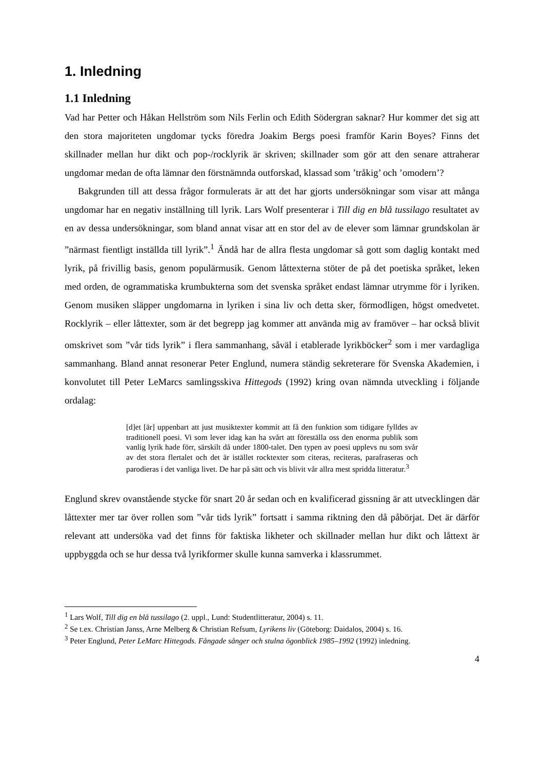1. Inledning
1.1 Inledning
Vad har Petter och Håkan Hellström som Nils Ferlin och Edith Södergran saknar? Hur kommer det sig att den stora majoriteten ungdomar tycks föredra Joakim Bergs poesi framför Karin Boyes? Finns det skillnader mellan hur dikt och pop-/rocklyrik är skriven; skillnader som gör att den senare attraherar ungdomar medan de ofta lämnar den förstnämnda outforskad, klassad som ’tråkig’ och ’omodern’?
Bakgrunden till att dessa frågor formulerats är att det har gjorts undersökningar som visar att många ungdomar har en negativ inställning till lyrik. Lars Wolf presenterar i Till dig en blå tussilago resultatet av en av dessa undersökningar, som bland annat visar att en stor del av de elever som lämnar grundskolan är ”närmast fientligt inställda till lyrik”.<sup>1</sup> Ändå har de allra flesta ungdomar så gott som daglig kontakt med lyrik, på frivillig basis, genom populärmusik. Genom låttexterna stöter de på det poetiska språket, leken med orden, de ogrammatiska krumbukterna som det svenska språket endast lämnar utrymme för i lyriken. Genom musiken släpper ungdomarna in lyriken i sina liv och detta sker, förmodligen, högst omedvetet. Rocklyrik – eller låttexter, som är det begrepp jag kommer att använda mig av framöver – har också blivit omskrivet som ”vår tids lyrik” i flera sammanhang, såväl i etablerade lyrikböcker<sup>2</sup> som i mer vardagliga sammanhang. Bland annat resonerar Peter Englund, numera ständig sekreterare för Svenska Akademien, i konvolutet till Peter LeMarcs samlingsskiva Hittegods (1992) kring ovan nämnda utveckling i följande ordalag:
[d]et [är] uppenbart att just musiktexter kommit att få den funktion som tidigare fylldes av traditionell poesi. Vi som lever idag kan ha svårt att föreställa oss den enorma publik som vanlig lyrik hade förr, särskilt då under 1800-talet. Den typen av poesi upplevs nu som svår av det stora flertalet och det är istället rocktexter som citeras, reciteras, parafraseras och parodieras i det vanliga livet. De har på sätt och vis blivit vår allra mest spridda litteratur.<sup>3</sup>
Englund skrev ovanstående stycke för snart 20 år sedan och en kvalificerad gissning är att utvecklingen där låttexter mer tar över rollen som ”vår tids lyrik” fortsatt i samma riktning den då påbörjat. Det är därför relevant att undersöka vad det finns för faktiska likheter och skillnader mellan hur dikt och låttext är uppbyggda och se hur dessa två lyrikformer skulle kunna samverka i klassrummet.
<sup>1</sup> Lars Wolf, Till dig en blå tussilago (2. uppl., Lund: Studentlitteratur, 2004) s. 11.
<sup>2</sup> Se t.ex. Christian Janss, Arne Melberg & Christian Refsum, Lyrikens liv (Göteborg: Daidalos, 2004) s. 16.
<sup>3</sup> Peter Englund, Peter LeMarc Hittegods. Fångade sånger och stulna ögonblick 1985–1992 (1992) inledning.
4